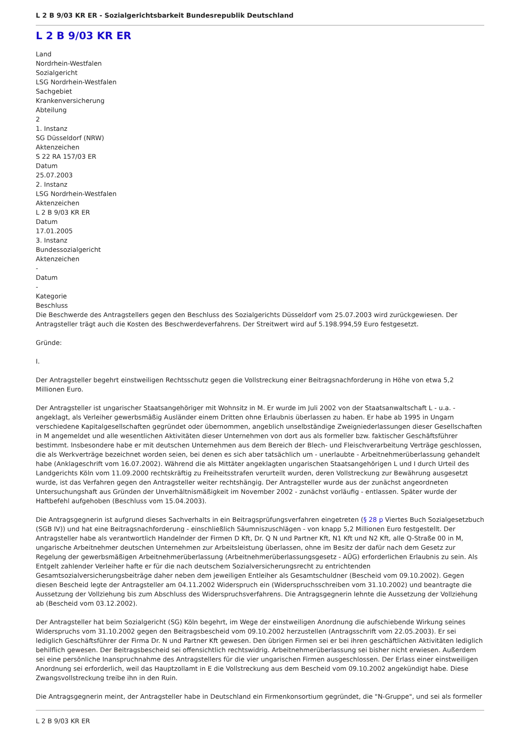L 2 B 9/03 KR ER - Sozialgerichtsbarkeit Bundesrepublik Deutschland
L 2 B 9/03 KR ER
Land
Nordrhein-Westfalen
Sozialgericht
LSG Nordrhein-Westfalen
Sachgebiet
Krankenversicherung
Abteilung
2
1. Instanz
SG Düsseldorf (NRW)
Aktenzeichen
S 22 RA 157/03 ER
Datum
25.07.2003
2. Instanz
LSG Nordrhein-Westfalen
Aktenzeichen
L 2 B 9/03 KR ER
Datum
17.01.2005
3. Instanz
Bundessozialgericht
Aktenzeichen
-
Datum
-
Kategorie
Beschluss
Die Beschwerde des Antragstellers gegen den Beschluss des Sozialgerichts Düsseldorf vom 25.07.2003 wird zurückgewiesen. Der Antragsteller trägt auch die Kosten des Beschwerdeverfahrens. Der Streitwert wird auf 5.198.994,59 Euro festgesetzt.
Gründe:
I.
Der Antragsteller begehrt einstweiligen Rechtsschutz gegen die Vollstreckung einer Beitragsnachforderung in Höhe von etwa 5,2 Millionen Euro.
Der Antragsteller ist ungarischer Staatsangehöriger mit Wohnsitz in M. Er wurde im Juli 2002 von der Staatsanwaltschaft L - u.a. - angeklagt, als Verleiher gewerbsmäßig Ausländer einem Dritten ohne Erlaubnis überlassen zu haben. Er habe ab 1995 in Ungarn verschiedene Kapitalgesellschaften gegründet oder übernommen, angeblich unselbständige Zweigniederlassungen dieser Gesellschaften in M angemeldet und alle wesentlichen Aktivitäten dieser Unternehmen von dort aus als formeller bzw. faktischer Geschäftsführer bestimmt. Insbesondere habe er mit deutschen Unternehmen aus dem Bereich der Blech- und Fleischverarbeitung Verträge geschlossen, die als Werkverträge bezeichnet worden seien, bei denen es sich aber tatsächlich um - unerlaubte - Arbeitnehmerüberlassung gehandelt habe (Anklageschrift vom 16.07.2002). Während die als Mittäter angeklagten ungarischen Staatsangehörigen L und I durch Urteil des Landgerichts Köln vom 11.09.2000 rechtskräftig zu Freiheitsstrafen verurteilt wurden, deren Vollstreckung zur Bewährung ausgesetzt wurde, ist das Verfahren gegen den Antragsteller weiter rechtshängig. Der Antragsteller wurde aus der zunächst angeordneten Untersuchungshaft aus Gründen der Unverhältnismäßigkeit im November 2002 - zunächst vorläufig - entlassen. Später wurde der Haftbefehl aufgehoben (Beschluss vom 15.04.2003).
Die Antragsgegnerin ist aufgrund dieses Sachverhalts in ein Beitragsprüfungsverfahren eingetreten (§ 28 p Viertes Buch Sozialgesetzbuch (SGB IV)) und hat eine Beitragsnachforderung - einschließlich Säumniszuschlägen - von knapp 5,2 Millionen Euro festgestellt. Der Antragsteller habe als verantwortlich Handelnder der Firmen D Kft, Dr. Q N und Partner Kft, N1 Kft und N2 Kft, alle Q-Straße 00 in M, ungarische Arbeitnehmer deutschen Unternehmen zur Arbeitsleistung überlassen, ohne im Besitz der dafür nach dem Gesetz zur Regelung der gewerbsmäßigen Arbeitnehmerüberlassung (Arbeitnehmerüberlassungsgesetz - AÜG) erforderlichen Erlaubnis zu sein. Als Entgelt zahlender Verleiher hafte er für die nach deutschem Sozialversicherungsrecht zu entrichtenden Gesamtsozialversicherungsbeiträge daher neben dem jeweiligen Entleiher als Gesamtschuldner (Bescheid vom 09.10.2002). Gegen diesen Bescheid legte der Antragsteller am 04.11.2002 Widerspruch ein (Widerspruchsschreiben vom 31.10.2002) und beantragte die Aussetzung der Vollziehung bis zum Abschluss des Widerspruchsverfahrens. Die Antragsgegnerin lehnte die Aussetzung der Vollziehung ab (Bescheid vom 03.12.2002).
Der Antragsteller hat beim Sozialgericht (SG) Köln begehrt, im Wege der einstweiligen Anordnung die aufschiebende Wirkung seines Widerspruchs vom 31.10.2002 gegen den Beitragsbescheid vom 09.10.2002 herzustellen (Antragsschrift vom 22.05.2003). Er sei lediglich Geschäftsführer der Firma Dr. N und Partner Kft gewesen. Den übrigen Firmen sei er bei ihren geschäftlichen Aktivitäten lediglich behilflich gewesen. Der Beitragsbescheid sei offensichtlich rechtswidrig. Arbeitnehmerüberlassung sei bisher nicht erwiesen. Außerdem sei eine persönliche Inanspruchnahme des Antragstellers für die vier ungarischen Firmen ausgeschlossen. Der Erlass einer einstweiligen Anordnung sei erforderlich, weil das Hauptzollamt in E die Vollstreckung aus dem Bescheid vom 09.10.2002 angekündigt habe. Diese Zwangsvollstreckung treibe ihn in den Ruin.
Die Antragsgegnerin meint, der Antragsteller habe in Deutschland ein Firmenkonsortium gegründet, die "N-Gruppe", und sei als formeller
L 2 B 9/03 KR ER